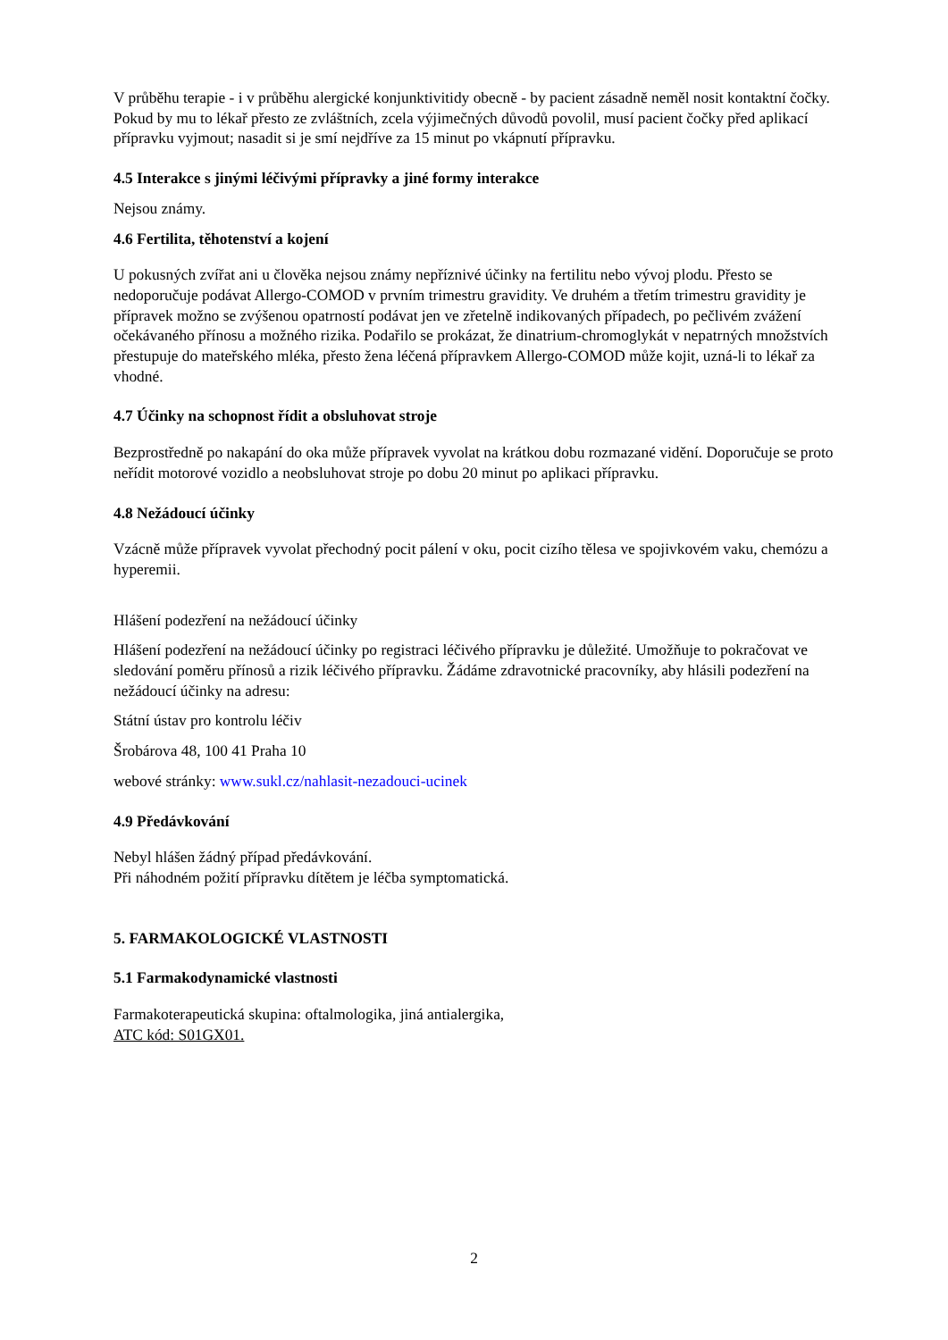V průběhu terapie - i v průběhu alergické konjunktivitidy obecně - by pacient zásadně neměl nosit kontaktní čočky. Pokud by mu to lékař přesto ze zvláštních, zcela výjimečných důvodů povolil, musí pacient čočky před aplikací přípravku vyjmout; nasadit si je smí nejdříve za 15 minut po vkápnutí přípravku.
4.5 Interakce s jinými léčivými přípravky a jiné formy interakce
Nejsou známy.
4.6 Fertilita, těhotenství a kojení
U pokusných zvířat ani u člověka nejsou známy nepříznivé účinky na fertilitu nebo vývoj plodu. Přesto se nedoporučuje podávat Allergo-COMOD v prvním trimestru gravidity. Ve druhém a třetím trimestru gravidity je přípravek možno se zvýšenou opatrností podávat jen ve zřetelně indikovaných případech, po pečlivém zvážení očekávaného přínosu a možného rizika. Podařilo se prokázat, že dinatrium-chromoglykát v nepatrných množstvích přestupuje do mateřského mléka, přesto žena léčená přípravkem Allergo-COMOD může kojit, uzná-li to lékař za vhodné.
4.7 Účinky na schopnost řídit a obsluhovat stroje
Bezprostředně po nakapání do oka může přípravek vyvolat na krátkou dobu rozmazané vidění. Doporučuje se proto neřídit motorové vozidlo a neobsluhovat stroje po dobu 20 minut po aplikaci přípravku.
4.8 Nežádoucí účinky
Vzácně může přípravek vyvolat přechodný pocit pálení v oku, pocit cizího tělesa ve spojivkovém vaku, chemózu a hyperemii.
Hlášení podezření na nežádoucí účinky
Hlášení podezření na nežádoucí účinky po registraci léčivého přípravku je důležité. Umožňuje to pokračovat ve sledování poměru přínosů a rizik léčivého přípravku. Žádáme zdravotnické pracovníky, aby hlásili podezření na nežádoucí účinky na adresu:
Státní ústav pro kontrolu léčiv
Šrobárova 48, 100 41 Praha 10
webové stránky: www.sukl.cz/nahlasit-nezadouci-ucinek
4.9 Předávkování
Nebyl hlášen žádný případ předávkování.
Při náhodném požití přípravku dítětem je léčba symptomatická.
5. FARMAKOLOGICKÉ VLASTNOSTI
5.1 Farmakodynamické vlastnosti
Farmakoterapeutická skupina: oftalmologika, jiná antialergika,
ATC kód: S01GX01.
2